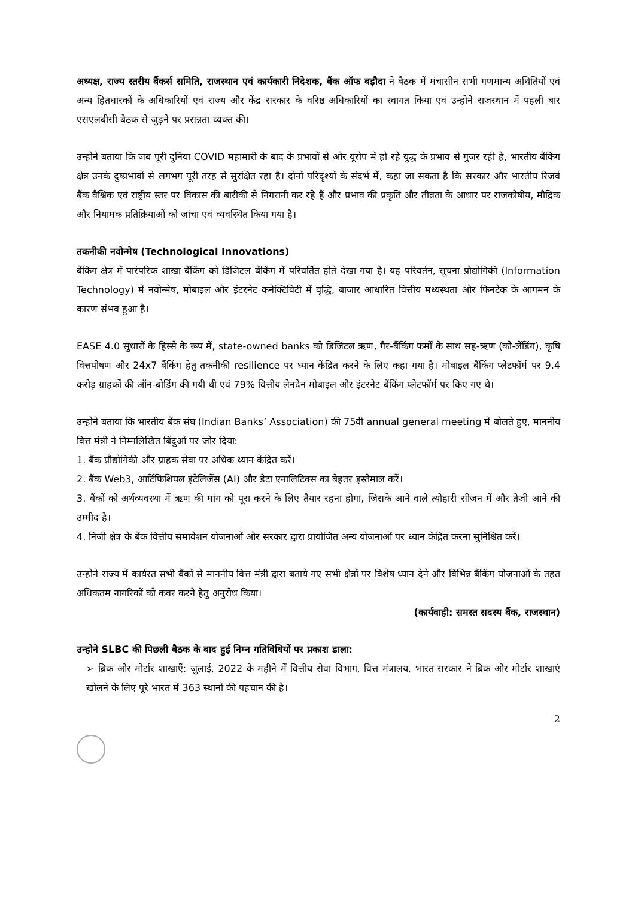अध्यक्ष, राज्य स्तरीय बैंकर्स समिति, राजस्थान एवं कार्यकारी निदेशक, बैंक ऑफ बड़ौदा ने बैठक में मंचासीन सभी गणमान्य अथितियों एवं अन्य हितधारकों के अधिकारियों एवं राज्य और केंद्र सरकार के वरिष्ठ अधिकारियों का स्वागत किया एवं उन्होने राजस्थान में पहली बार एसएलबीसी बैठक से जुड़ने पर प्रसन्नता व्यक्त की।
उन्होने बताया कि जब पूरी दुनिया COVID महामारी के बाद के प्रभावों से और यूरोप में हो रहे युद्ध के प्रभाव से गुजर रही है, भारतीय बैंकिंग क्षेत्र उनके दुष्प्रभावों से लगभग पूरी तरह से सुरक्षित रहा है। दोनों परिदृश्यों के संदर्भ में, कहा जा सकता है कि सरकार और भारतीय रिजर्व बैंक वैश्विक एवं राष्ट्रीय स्तर पर विकास की बारीकी से निगरानी कर रहे हैं और प्रभाव की प्रकृति और तीव्रता के आधार पर राजकोषीय, मौद्रिक और नियामक प्रतिक्रियाओं को जांचा एवं व्यवस्थित किया गया है।
तकनीकी नवोन्मेष (Technological Innovations)
बैंकिंग क्षेत्र में पारंपरिक शाखा बैंकिंग को डिजिटल बैंकिंग में परिवर्तित होते देखा गया है। यह परिवर्तन, सूचना प्रौद्योगिकी (Information Technology) में नवोन्मेष, मोबाइल और इंटरनेट कनेक्टिविटी में वृद्धि, बाजार आधारित वित्तीय मध्यस्थता और फिनटेक के आगमन के कारण संभव हुआ है।
EASE 4.0 सुधारों के हिस्से के रूप में, state-owned banks को डिजिटल ऋण, गैर-बैंकिंग फर्मों के साथ सह-ऋण (को-लेंडिंग), कृषि वित्तपोषण और 24x7 बैंकिंग हेतु तकनीकी resilience पर ध्यान केंद्रित करने के लिए कहा गया है। मोबाइल बैंकिंग प्लेटफॉर्म पर 9.4 करोड़ ग्राहकों की ऑन-बोर्डिंग की गयी थी एवं 79% वित्तीय लेनदेन मोबाइल और इंटरनेट बैंकिंग प्लेटफॉर्म पर किए गए थे।
उन्होने बताया कि भारतीय बैंक संघ (Indian Banks’ Association) की 75वीं annual general meeting में बोलते हुए, माननीय वित्त मंत्री ने निम्नलिखित बिंदुओं पर जोर दिया:
1. बैंक प्रौद्योगिकी और ग्राहक सेवा पर अधिक ध्यान केंद्रित करें।
2. बैंक Web3, आर्टिफिशियल इंटेलिजेंस (AI) और डेटा एनालिटिक्स का बेहतर इस्तेमाल करें।
3. बैंकों को अर्थव्यवस्था में ऋण की मांग को पूरा करने के लिए तैयार रहना होगा, जिसके आने वाले त्योहारी सीजन में और तेजी आने की उम्मीद है।
4. निजी क्षेत्र के बैंक वित्तीय समावेशन योजनाओं और सरकार द्वारा प्रायोजित अन्य योजनाओं पर ध्यान केंद्रित करना सुनिश्चित करें।
उन्होने राज्य में कार्यरत सभी बैंकों से माननीय वित्त मंत्री द्वारा बताये गए सभी क्षेत्रों पर विशेष ध्यान देने और विभिन्न बैंकिंग योजनाओं के तहत अधिकतम नागरिकों को कवर करने हेतु अनुरोध किया।
(कार्यवाही: समस्त सदस्य बैंक, राजस्थान)
उन्होने SLBC की पिछली बैठक के बाद हुई निम्न गतिविधियों पर प्रकाश डाला:
➢ ब्रिक और मोर्टार शाखाएँ: जुलाई, 2022 के महीने में वित्तीय सेवा विभाग, वित्त मंत्रालय, भारत सरकार ने ब्रिक और मोर्टार शाखाएं खोलने के लिए पूरे भारत में 363 स्थानों की पहचान की है।
2